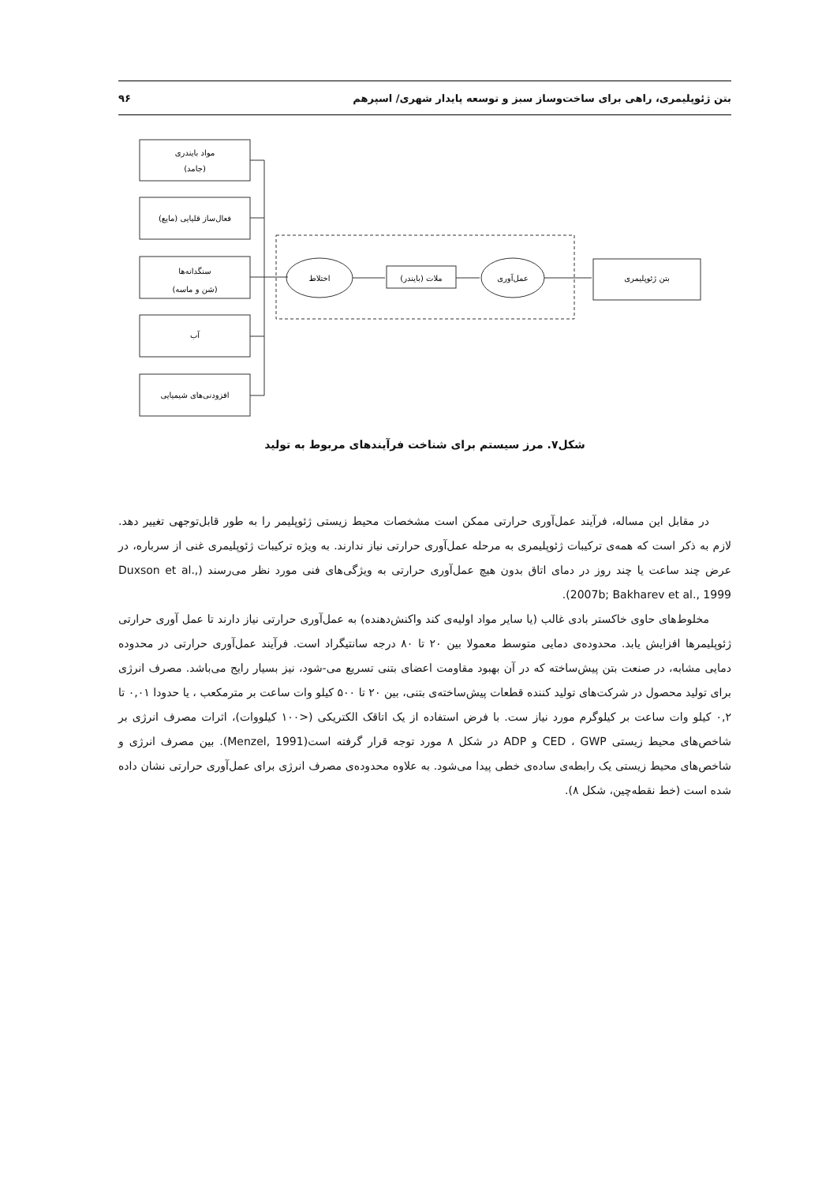بتن ژئوپلیمری، راهی برای ساخت‌وساز سبز و توسعه پایدار شهری/ اسپرهم ۹۶
مواد بایندری
(جامد)
فعال‌ساز قلیایی (مایع)
سنگدانه‌ها
(شن و ماسه)
آب
افزودنی‌های شیمیایی
اختلاط
ملات (بایندر)
عمل‌آوری
بتن ژئوپلیمری
شکل۷. مرز سیستم برای شناخت فرآیندهای مربوط به تولید
در مقابل این مساله، فرآیند عمل‌آوری حرارتی ممکن است مشخصات محیط زیستی ژئوپلیمر را به طور قابل‌توجهی تغییر دهد. لازم به ذکر است که همه‌ی ترکیبات ژئوپلیمری به مرحله عمل‌آوری حرارتی نیاز ندارند. به ویژه ترکیبات ژئوپلیمری غنی از سرباره، در عرض چند ساعت یا چند روز در دمای اتاق بدون هیچ عمل‌آوری حرارتی به ویژگی‌های فنی مورد نظر می‌رسند (Duxson et al., 2007b; Bakharev et al., 1999).
مخلوط‌های حاوی خاکستر بادی غالب (یا سایر مواد اولیه‌ی کند واکنش‌دهنده) به عمل‌آوری حرارتی نیاز دارند تا عمل آوری حرارتی ژئوپلیمرها افزایش یابد. محدوده‌ی دمایی متوسط معمولا بین ۲۰ تا ۸۰ درجه سانتیگراد است. فرآیند عمل‌آوری حرارتی در محدوده دمایی مشابه، در صنعت بتن پیش‌ساخته که در آن بهبود مقاومت اعضای بتنی تسریع می-شود، نیز بسیار رایج می‌باشد. مصرف انرژی برای تولید محصول در شرکت‌های تولید کننده قطعات پیش‌ساخته‌ی بتنی، بین ۲۰ تا ۵۰۰ کیلو وات ساعت بر مترمکعب ، یا حدودا ۰,۰۱ تا ۰,۲ کیلو وات ساعت بر کیلوگرم مورد نیاز ست. با فرض استفاده از یک اتاقک الکتریکی (<۱۰۰ کیلووات)، اثرات مصرف انرژی بر شاخص‌های محیط زیستی CED ، GWP و ADP در شکل ۸ مورد توجه قرار گرفته است(Menzel, 1991). بین مصرف انرژی و شاخص‌های محیط زیستی یک رابطه‌ی ساده‌ی خطی پیدا می‌شود. به علاوه محدوده‌ی مصرف انرژی برای عمل‌آوری حرارتی نشان داده شده است (خط نقطه‌چین، شکل ۸).